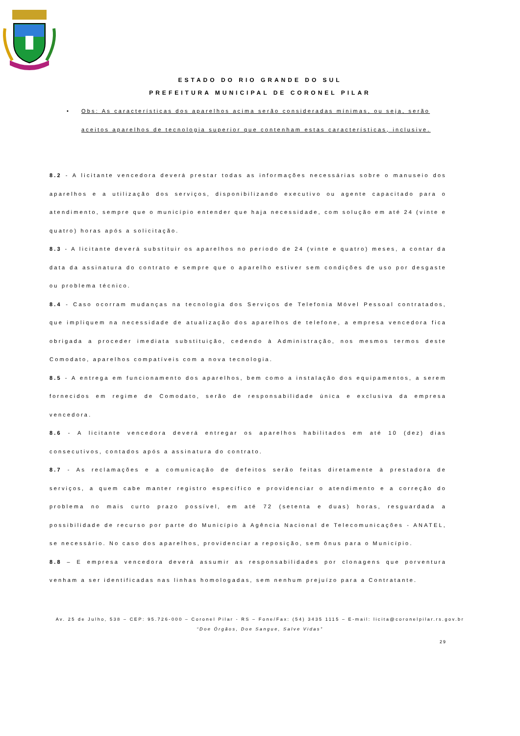ESTADO DO RIO GRANDE DO SUL
PREFEITURA MUNICIPAL DE CORONEL PILAR
• Obs: As características dos aparelhos acima serão consideradas mínimas, ou seja, serão aceitos aparelhos de tecnologia superior que contenham estas características, inclusive.
8.2 - A licitante vencedora deverá prestar todas as informações necessárias sobre o manuseio dos aparelhos e a utilização dos serviços, disponibilizando executivo ou agente capacitado para o atendimento, sempre que o município entender que haja necessidade, com solução em até 24 (vinte e quatro) horas após a solicitação.
8.3 - A licitante deverá substituir os aparelhos no período de 24 (vinte e quatro) meses, a contar da data da assinatura do contrato e sempre que o aparelho estiver sem condições de uso por desgaste ou problema técnico.
8.4 - Caso ocorram mudanças na tecnologia dos Serviços de Telefonia Móvel Pessoal contratados, que impliquem na necessidade de atualização dos aparelhos de telefone, a empresa vencedora fica obrigada a proceder imediata substituição, cedendo à Administração, nos mesmos termos deste Comodato, aparelhos compatíveis com a nova tecnologia.
8.5 - A entrega em funcionamento dos aparelhos, bem como a instalação dos equipamentos, a serem fornecidos em regime de Comodato, serão de responsabilidade única e exclusiva da empresa vencedora.
8.6 - A licitante vencedora deverá entregar os aparelhos habilitados em até 10 (dez) dias consecutivos, contados após a assinatura do contrato.
8.7 - As reclamações e a comunicação de defeitos serão feitas diretamente à prestadora de serviços, a quem cabe manter registro específico e providenciar o atendimento e a correção do problema no mais curto prazo possível, em até 72 (setenta e duas) horas, resguardada a possibilidade de recurso por parte do Município à Agência Nacional de Telecomunicações - ANATEL, se necessário. No caso dos aparelhos, providenciar a reposição, sem ônus para o Município.
8.8 – E empresa vencedora deverá assumir as responsabilidades por clonagens que porventura venham a ser identificadas nas linhas homologadas, sem nenhum prejuízo para a Contratante.
Av. 25 de Julho, 538 – CEP: 95.726-000 – Coronel Pilar - RS – Fone/Fax: (54) 3435 1115 – E-mail: licita@coronelpilar.rs.gov.br
“Doe Órgãos, Doe Sangue, Salve Vidas”
29